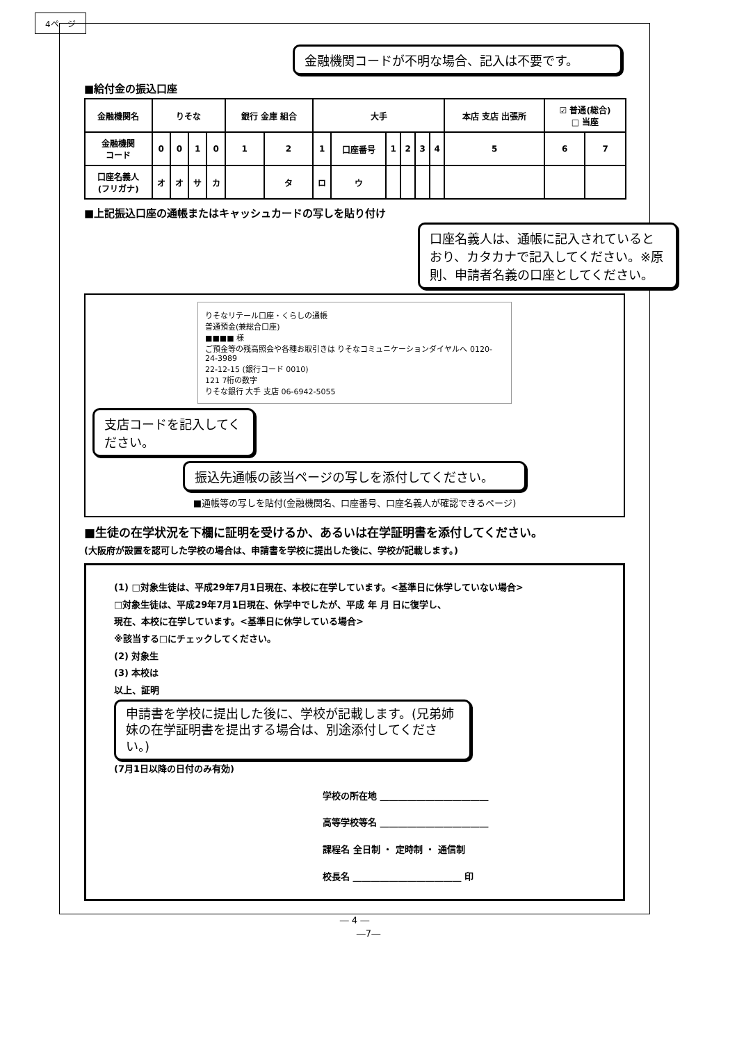4ページ
金融機関コードが不明な場合、記入は不要です。
■給付金の振込口座
| 金融機関名 | りそな | | | | 銀行 金庫 組合 | | 大手 | | | | | | 本店 支店 出張所 | ☑ 普通(総合) □ 当座 | |
| 金融機関 コード | 0 | 0 | 1 | 0 | 1 | 2 | 1 | 口座番号 | 1 | 2 | 3 | 4 | 5 | 6 | 7 |
| 口座名義人 (フリガナ) | オ | オ | サ | カ | | タ | ロ | ウ | | | | | | | |
■上記振込口座の通帳またはキャッシュカードの写しを貼り付け
口座名義人は、通帳に記入されているとおり、カタカナで記入してください。※原則、申請者名義の口座としてください。
りそなリテール口座・くらしの通帳
普通預金(兼総合口座)
■■■■ 様
ご預金等の残高照会や各種お取引きは りそなコミュニケーションダイヤルへ 0120-24-3989
22-12-15 (銀行コード 0010)
121 7桁の数字
りそな銀行 大手 支店 06-6942-5055
支店コードを記入してください。
振込先通帳の該当ページの写しを添付してください。
■通帳等の写しを貼付(金融機関名、口座番号、口座名義人が確認できるページ)
■生徒の在学状況を下欄に証明を受けるか、あるいは在学証明書を添付してください。
(大阪府が設置を認可した学校の場合は、申請書を学校に提出した後に、学校が記載します。)
(1) □対象生徒は、平成29年7月1日現在、本校に在学しています。<基準日に休学していない場合>
□対象生徒は、平成29年7月1日現在、休学中でしたが、平成 年 月 日に復学し、
現在、本校に在学しています。<基準日に休学している場合>
※該当する□にチェックしてください。
(2) 対象生
(3) 本校は
以上、証明
申請書を学校に提出した後に、学校が記載します。(兄弟姉妹の在学証明書を提出する場合は、別途添付してください。)
(7月1日以降の日付のみ有効)
学校の所在地 ________________________
高等学校等名 ________________________
課程名 全日制 ・ 定時制 ・ 通信制
校長名 ________________________ 印
― 4 ―
―7―